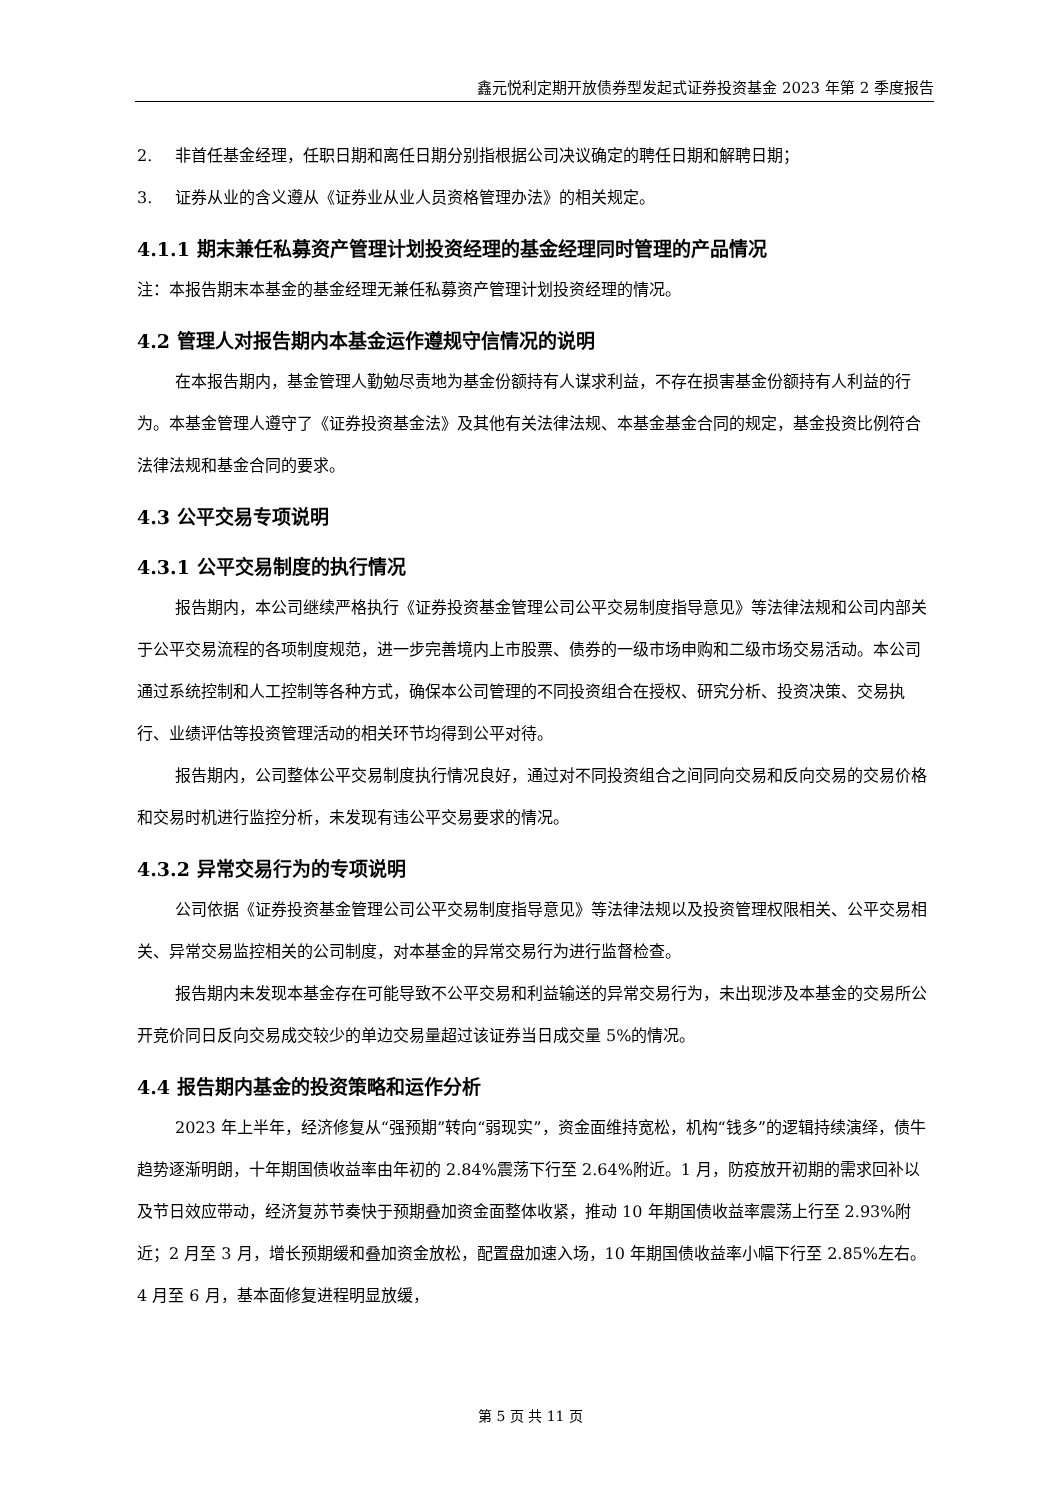鑫元悦利定期开放债券型发起式证券投资基金 2023 年第 2 季度报告
2. 非首任基金经理，任职日期和离任日期分别指根据公司决议确定的聘任日期和解聘日期；
3. 证券从业的含义遵从《证券业从业人员资格管理办法》的相关规定。
4.1.1 期末兼任私募资产管理计划投资经理的基金经理同时管理的产品情况
注：本报告期末本基金的基金经理无兼任私募资产管理计划投资经理的情况。
4.2 管理人对报告期内本基金运作遵规守信情况的说明
在本报告期内，基金管理人勤勉尽责地为基金份额持有人谋求利益，不存在损害基金份额持有人利益的行为。本基金管理人遵守了《证券投资基金法》及其他有关法律法规、本基金基金合同的规定，基金投资比例符合法律法规和基金合同的要求。
4.3 公平交易专项说明
4.3.1 公平交易制度的执行情况
报告期内，本公司继续严格执行《证券投资基金管理公司公平交易制度指导意见》等法律法规和公司内部关于公平交易流程的各项制度规范，进一步完善境内上市股票、债券的一级市场申购和二级市场交易活动。本公司通过系统控制和人工控制等各种方式，确保本公司管理的不同投资组合在授权、研究分析、投资决策、交易执行、业绩评估等投资管理活动的相关环节均得到公平对待。
报告期内，公司整体公平交易制度执行情况良好，通过对不同投资组合之间同向交易和反向交易的交易价格和交易时机进行监控分析，未发现有违公平交易要求的情况。
4.3.2 异常交易行为的专项说明
公司依据《证券投资基金管理公司公平交易制度指导意见》等法律法规以及投资管理权限相关、公平交易相关、异常交易监控相关的公司制度，对本基金的异常交易行为进行监督检查。
报告期内未发现本基金存在可能导致不公平交易和利益输送的异常交易行为，未出现涉及本基金的交易所公开竞价同日反向交易成交较少的单边交易量超过该证券当日成交量 5%的情况。
4.4 报告期内基金的投资策略和运作分析
2023 年上半年，经济修复从“强预期”转向“弱现实”，资金面维持宽松，机构“钱多”的逻辑持续演绎，债牛趋势逐渐明朗，十年期国债收益率由年初的 2.84%震荡下行至 2.64%附近。1 月，防疫放开初期的需求回补以及节日效应带动，经济复苏节奏快于预期叠加资金面整体收紧，推动 10 年期国债收益率震荡上行至 2.93%附近；2 月至 3 月，增长预期缓和叠加资金放松，配置盘加速入场，10 年期国债收益率小幅下行至 2.85%左右。4 月至 6 月，基本面修复进程明显放缓，
第 5 页 共 11 页